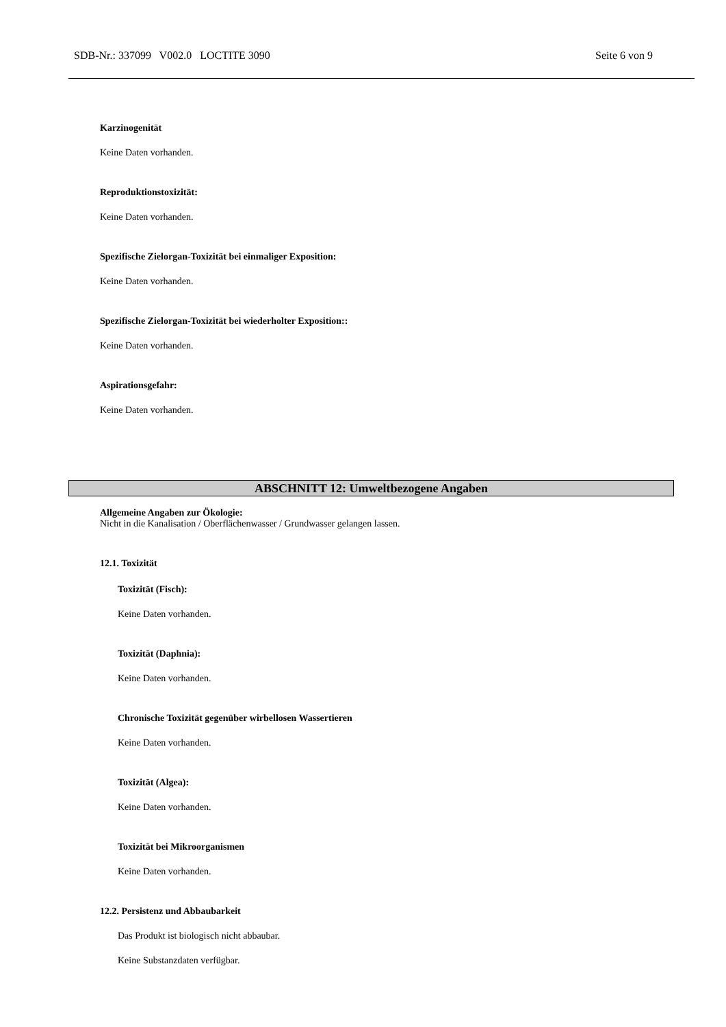SDB-Nr.: 337099 V002.0 LOCTITE 3090 Seite 6 von 9
Karzinogenität
Keine Daten vorhanden.
Reproduktionstoxizität:
Keine Daten vorhanden.
Spezifische Zielorgan-Toxizität bei einmaliger Exposition:
Keine Daten vorhanden.
Spezifische Zielorgan-Toxizität bei wiederholter Exposition::
Keine Daten vorhanden.
Aspirationsgefahr:
Keine Daten vorhanden.
ABSCHNITT 12: Umweltbezogene Angaben
Allgemeine Angaben zur Ökologie:
Nicht in die Kanalisation / Oberflächenwasser / Grundwasser gelangen lassen.
12.1. Toxizität
Toxizität (Fisch):
Keine Daten vorhanden.
Toxizität (Daphnia):
Keine Daten vorhanden.
Chronische Toxizität gegenüber wirbellosen Wassertieren
Keine Daten vorhanden.
Toxizität (Algea):
Keine Daten vorhanden.
Toxizität bei Mikroorganismen
Keine Daten vorhanden.
12.2. Persistenz und Abbaubarkeit
Das Produkt ist biologisch nicht abbaubar.
Keine Substanzdaten verfügbar.